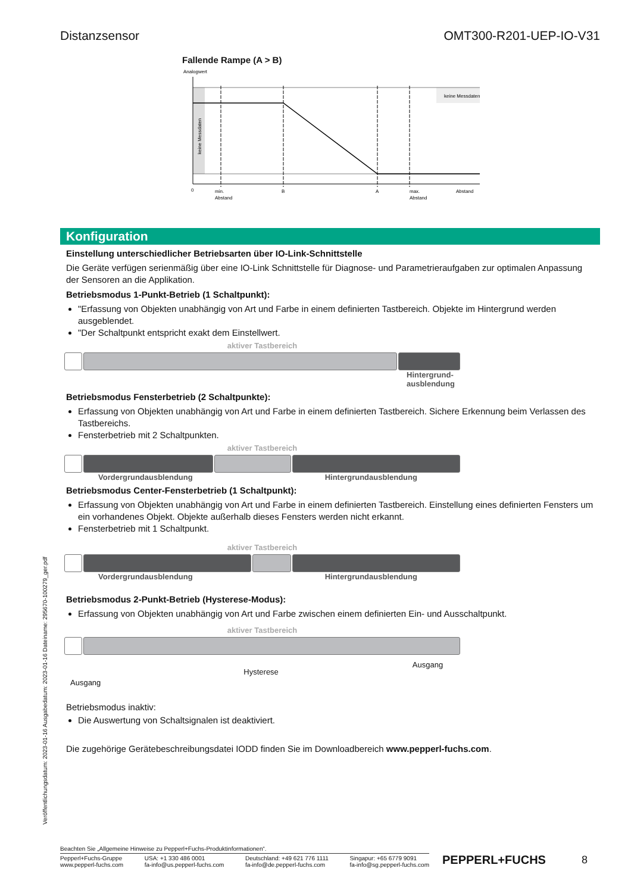Distanzsensor OMT300-R201-UEP-IO-V31
Fallende Rampe (A > B)
Analogwert
keine Messdaten
keine Messdaten
0
min.
Abstand
B
A
max.
Abstand
Abstand
Konfiguration
Einstellung unterschiedlicher Betriebsarten über IO-Link-Schnittstelle
Die Geräte verfügen serienmäßig über eine IO-Link Schnittstelle für Diagnose- und Parametrieraufgaben zur optimalen Anpassung der Sensoren an die Applikation.
Betriebsmodus 1-Punkt-Betrieb (1 Schaltpunkt):
"Erfassung von Objekten unabhängig von Art und Farbe in einem definierten Tastbereich. Objekte im Hintergrund werden ausgeblendet.
"Der Schaltpunkt entspricht exakt dem Einstellwert.
aktiver Tastbereich
Hintergrund-
ausblendung
Betriebsmodus Fensterbetrieb (2 Schaltpunkte):
Erfassung von Objekten unabhängig von Art und Farbe in einem definierten Tastbereich. Sichere Erkennung beim Verlassen des Tastbereichs.
Fensterbetrieb mit 2 Schaltpunkten.
aktiver Tastbereich
Vordergrundausblendung Hintergrundausblendung
Betriebsmodus Center-Fensterbetrieb (1 Schaltpunkt):
Erfassung von Objekten unabhängig von Art und Farbe in einem definierten Tastbereich. Einstellung eines definierten Fensters um ein vorhandenes Objekt. Objekte außerhalb dieses Fensters werden nicht erkannt.
Fensterbetrieb mit 1 Schaltpunkt.
aktiver Tastbereich
Vordergrundausblendung Hintergrundausblendung
Betriebsmodus 2-Punkt-Betrieb (Hysterese-Modus):
Erfassung von Objekten unabhängig von Art und Farbe zwischen einem definierten Ein- und Ausschaltpunkt.
aktiver Tastbereich
Ausgang Hysterese Ausgang
Betriebsmodus inaktiv:
Die Auswertung von Schaltsignalen ist deaktiviert.
Die zugehörige Gerätebeschreibungsdatei IODD finden Sie im Downloadbereich www.pepperl-fuchs.com.
Veröffentlichungsdatum: 2023-01-16 Ausgabedatum: 2023-01-16 Dateiname: 295670-100279_ger.pdf
Beachten Sie „Allgemeine Hinweise zu Pepperl+Fuchs-Produktinformationen“.
Pepperl+Fuchs-Gruppe
www.pepperl-fuchs.com USA: +1 330 486 0001
fa-info@us.pepperl-fuchs.com Deutschland: +49 621 776 1111
fa-info@de.pepperl-fuchs.com Singapur: +65 6779 9091
fa-info@sg.pepperl-fuchs.com
PEPPERL+FUCHS 8